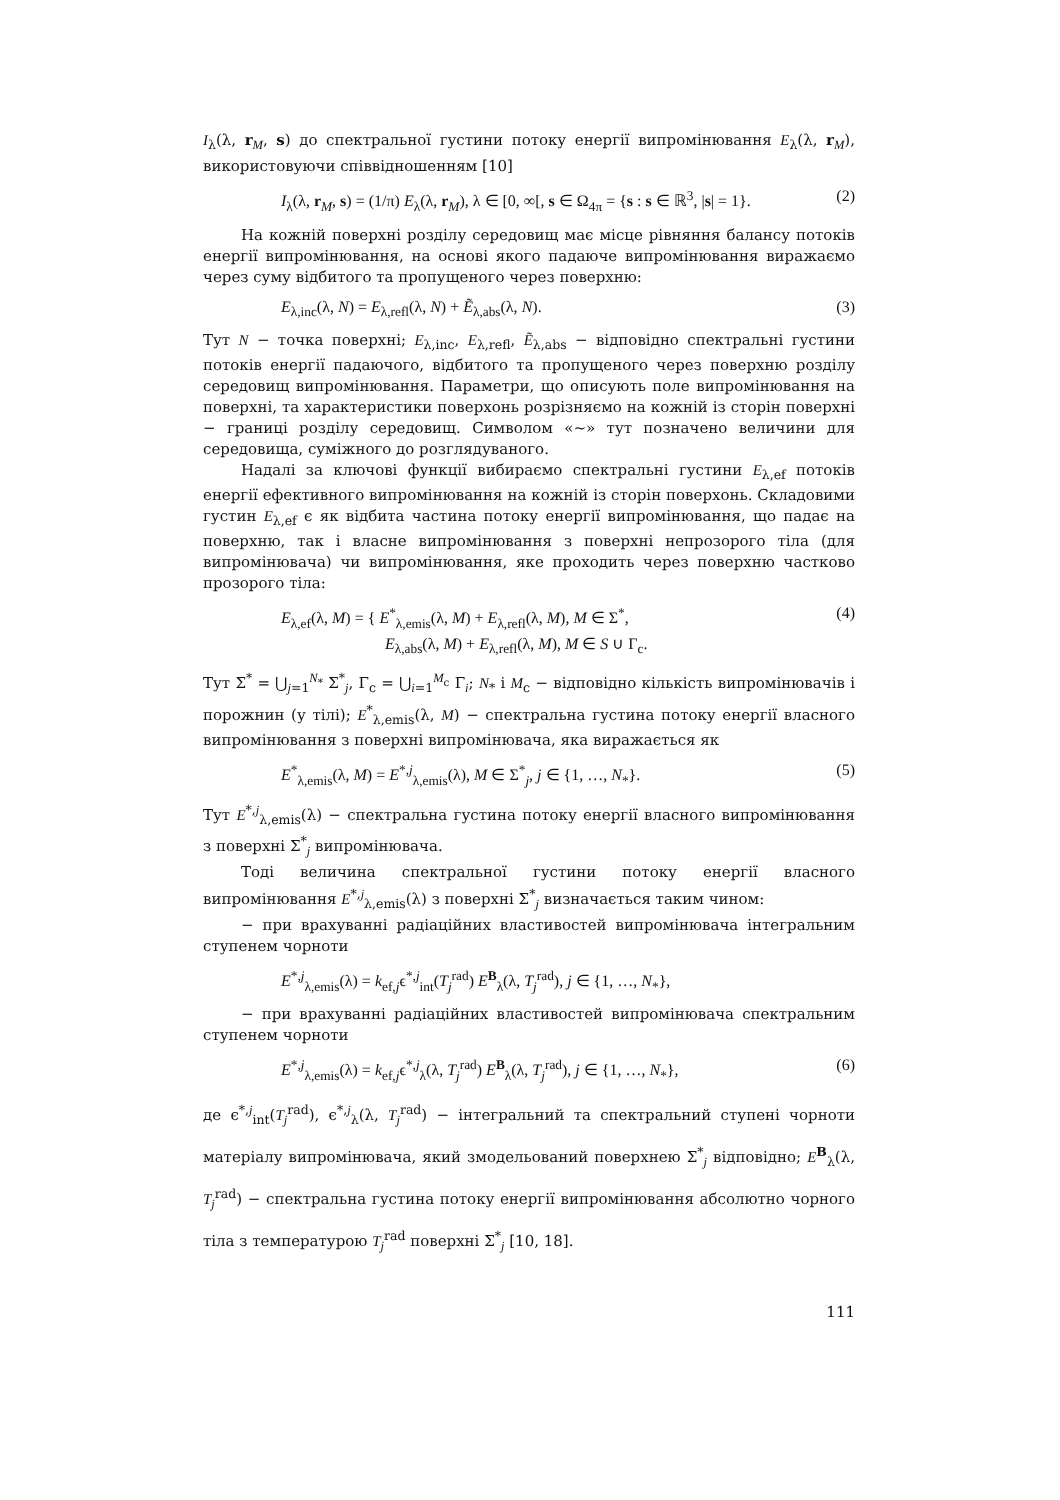I<sub>λ</sub>(λ, r<sub>M</sub>, s) до спектральної густини потоку енергії випромінювання E<sub>λ</sub>(λ, r<sub>M</sub>), використовуючи співвідношенням [10]
I<sub>λ</sub>(λ, r<sub>M</sub>, s) = (1/π) E<sub>λ</sub>(λ, r<sub>M</sub>), λ ∈ [0, ∞[, s ∈ Ω<sub>4π</sub> = {s : s ∈ ℝ<sup>3</sup>, |s| = 1}. (2)
На кожній поверхні розділу середовищ має місце рівняння балансу потоків енергії випромінювання, на основі якого падаюче випромінювання виражаємо через суму відбитого та пропущеного через поверхню:
E<sub>λ,inc</sub>(λ, N) = E<sub>λ,refl</sub>(λ, N) + Ẽ<sub>λ,abs</sub>(λ, N). (3)
Тут N − точка поверхні; E<sub>λ,inc</sub>, E<sub>λ,refl</sub>, Ẽ<sub>λ,abs</sub> − відповідно спектральні густини потоків енергії падаючого, відбитого та пропущеного через поверхню розділу середовищ випромінювання. Параметри, що описують поле випромінювання на поверхні, та характеристики поверхонь розрізняємо на кожній із сторін поверхні − границі розділу середовищ. Символом «~» тут позначено величини для середовища, суміжного до розглядуваного.
Надалі за ключові функції вибираємо спектральні густини E<sub>λ,ef</sub> потоків енергії ефективного випромінювання на кожній із сторін поверхонь. Складовими густин E<sub>λ,ef</sub> є як відбита частина потоку енергії випромінювання, що падає на поверхню, так і власне випромінювання з поверхні непрозорого тіла (для випромінювача) чи випромінювання, яке проходить через поверхню частково прозорого тіла:
E<sub>λ,ef</sub>(λ, M) = { E<sup>*</sup><sub>λ,emis</sub>(λ, M) + E<sub>λ,refl</sub>(λ, M), M ∈ Σ<sup>*</sup>,
E<sub>λ,abs</sub>(λ, M) + E<sub>λ,refl</sub>(λ, M), M ∈ S ∪ Γ<sub>c</sub>. (4)
Тут Σ<sup>*</sup> = ⋃<sub>j=1</sub><sup>N<sub>*</sub></sup> Σ<sup>*</sup><sub>j</sub>, Γ<sub>c</sub> = ⋃<sub>i=1</sub><sup>M<sub>c</sub></sup> Γ<sub>i</sub>; N<sub>*</sub> і M<sub>c</sub> − відповідно кількість випромінювачів і порожнин (у тілі); E<sup>*</sup><sub>λ,emis</sub>(λ, M) − спектральна густина потоку енергії власного випромінювання з поверхні випромінювача, яка виражається як
E<sup>*</sup><sub>λ,emis</sub>(λ, M) = E<sup>*,j</sup><sub>λ,emis</sub>(λ), M ∈ Σ<sup>*</sup><sub>j</sub>, j ∈ {1, …, N<sub>*</sub>}. (5)
Тут E<sup>*,j</sup><sub>λ,emis</sub>(λ) − спектральна густина потоку енергії власного випромінювання з поверхні Σ<sup>*</sup><sub>j</sub> випромінювача.
Тоді величина спектральної густини потоку енергії власного випромінювання E<sup>*,j</sup><sub>λ,emis</sub>(λ) з поверхні Σ<sup>*</sup><sub>j</sub> визначається таким чином:
− при врахуванні радіаційних властивостей випромінювача інтегральним ступенем чорноти
E<sup>*,j</sup><sub>λ,emis</sub>(λ) = k<sub>ef,j</sub>ϵ<sup>*,j</sup><sub>int</sub>(T<sub>j</sub><sup>rad</sup>) E<sup>B</sup><sub>λ</sub>(λ, T<sub>j</sub><sup>rad</sup>), j ∈ {1, …, N<sub>*</sub>},
− при врахуванні радіаційних властивостей випромінювача спектральним ступенем чорноти
E<sup>*,j</sup><sub>λ,emis</sub>(λ) = k<sub>ef,j</sub>ϵ<sup>*,j</sup><sub>λ</sub>(λ, T<sub>j</sub><sup>rad</sup>) E<sup>B</sup><sub>λ</sub>(λ, T<sub>j</sub><sup>rad</sup>), j ∈ {1, …, N<sub>*</sub>}, (6)
де ϵ<sup>*,j</sup><sub>int</sub>(T<sub>j</sub><sup>rad</sup>), ϵ<sup>*,j</sup><sub>λ</sub>(λ, T<sub>j</sub><sup>rad</sup>) − інтегральний та спектральний ступені чорноти матеріалу випромінювача, який змодельований поверхнею Σ<sup>*</sup><sub>j</sub> відповідно; E<sup>B</sup><sub>λ</sub>(λ, T<sub>j</sub><sup>rad</sup>) − спектральна густина потоку енергії випромінювання абсолютно чорного тіла з температурою T<sub>j</sub><sup>rad</sup> поверхні Σ<sup>*</sup><sub>j</sub> [10, 18].
111